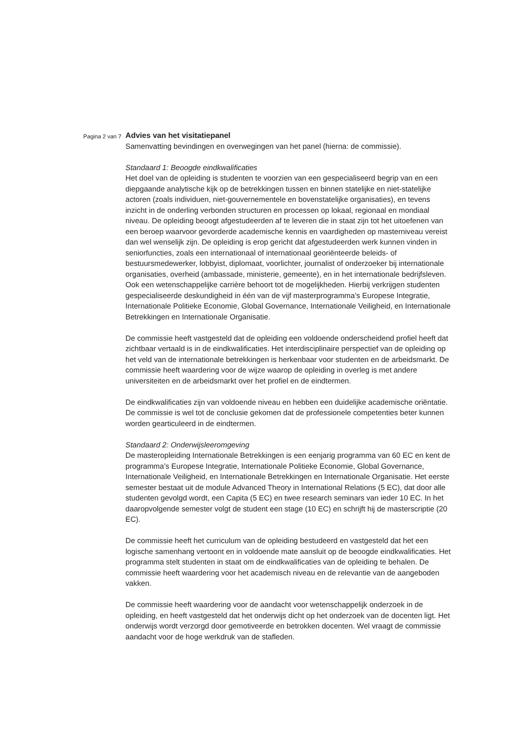Pagina 2 van 7
Advies van het visitatiepanel
Samenvatting bevindingen en overwegingen van het panel (hierna: de commissie).
Standaard 1: Beoogde eindkwalificaties
Het doel van de opleiding is studenten te voorzien van een gespecialiseerd begrip van en een diepgaande analytische kijk op de betrekkingen tussen en binnen statelijke en niet-statelijke actoren (zoals individuen, niet-gouvernementele en bovenstatelijke organisaties), en tevens inzicht in de onderling verbonden structuren en processen op lokaal, regionaal en mondiaal niveau. De opleiding beoogt afgestudeerden af te leveren die in staat zijn tot het uitoefenen van een beroep waarvoor gevorderde academische kennis en vaardigheden op masterniveau vereist dan wel wenselijk zijn. De opleiding is erop gericht dat afgestudeerden werk kunnen vinden in seniorfuncties, zoals een internationaal of internationaal georiënteerde beleids- of bestuursmedewerker, lobbyist, diplomaat, voorlichter, journalist of onderzoeker bij internationale organisaties, overheid (ambassade, ministerie, gemeente), en in het internationale bedrijfsleven. Ook een wetenschappelijke carrière behoort tot de mogelijkheden. Hierbij verkrijgen studenten gespecialiseerde deskundigheid in één van de vijf masterprogramma’s Europese Integratie, Internationale Politieke Economie, Global Governance, Internationale Veiligheid, en Internationale Betrekkingen en Internationale Organisatie.
De commissie heeft vastgesteld dat de opleiding een voldoende onderscheidend profiel heeft dat zichtbaar vertaald is in de eindkwalificaties. Het interdisciplinaire perspectief van de opleiding op het veld van de internationale betrekkingen is herkenbaar voor studenten en de arbeidsmarkt. De commissie heeft waardering voor de wijze waarop de opleiding in overleg is met andere universiteiten en de arbeidsmarkt over het profiel en de eindtermen.
De eindkwalificaties zijn van voldoende niveau en hebben een duidelijke academische oriëntatie. De commissie is wel tot de conclusie gekomen dat de professionele competenties beter kunnen worden gearticuleerd in de eindtermen.
Standaard 2: Onderwijsleeromgeving
De masteropleiding Internationale Betrekkingen is een eenjarig programma van 60 EC en kent de programma’s Europese Integratie, Internationale Politieke Economie, Global Governance, Internationale Veiligheid, en Internationale Betrekkingen en Internationale Organisatie. Het eerste semester bestaat uit de module Advanced Theory in International Relations (5 EC), dat door alle studenten gevolgd wordt, een Capita (5 EC) en twee research seminars van ieder 10 EC. In het daaropvolgende semester volgt de student een stage (10 EC) en schrijft hij de masterscriptie (20 EC).
De commissie heeft het curriculum van de opleiding bestudeerd en vastgesteld dat het een logische samenhang vertoont en in voldoende mate aansluit op de beoogde eindkwalificaties. Het programma stelt studenten in staat om de eindkwalificaties van de opleiding te behalen. De commissie heeft waardering voor het academisch niveau en de relevantie van de aangeboden vakken.
De commissie heeft waardering voor de aandacht voor wetenschappelijk onderzoek in de opleiding, en heeft vastgesteld dat het onderwijs dicht op het onderzoek van de docenten ligt. Het onderwijs wordt verzorgd door gemotiveerde en betrokken docenten. Wel vraagt de commissie aandacht voor de hoge werkdruk van de stafleden.